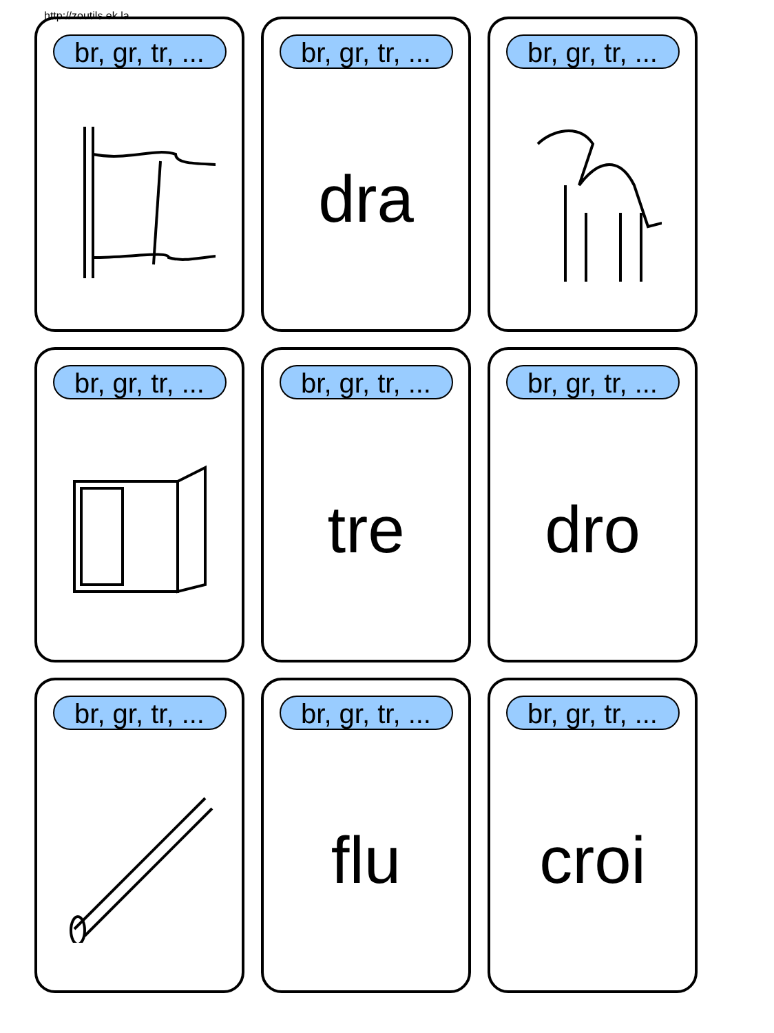http://zoutils.ek.la
br, gr, tr, ...
br, gr, tr, ...
dra
br, gr, tr, ...
br, gr, tr, ...
br, gr, tr, ...
tre
br, gr, tr, ...
dro
br, gr, tr, ...
br, gr, tr, ...
flu
br, gr, tr, ...
croi